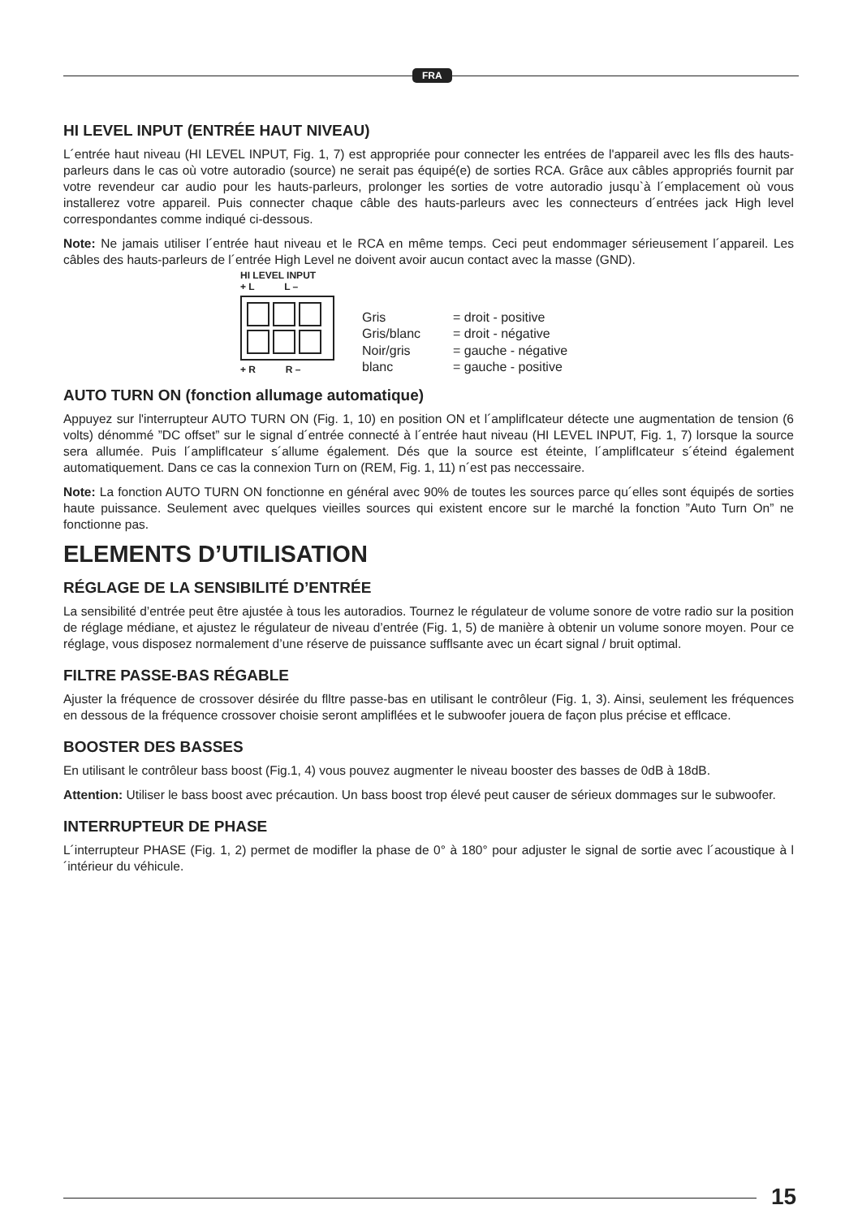FRA
HI LEVEL INPUT (ENTRÉE HAUT NIVEAU)
L´entrée haut niveau (HI LEVEL INPUT, Fig. 1, 7) est appropriée pour connecter les entrées de l'appareil avec les flls des hauts-parleurs dans le cas où votre autoradio (source) ne serait pas équipé(e) de sorties RCA. Grâce aux câbles appropriés fournit par votre revendeur car audio pour les hauts-parleurs, prolonger les sorties de votre autoradio jusqu`à l´emplacement où vous installerez votre appareil. Puis connecter chaque câble des hauts-parleurs avec les connecteurs d´entrées jack High level correspondantes comme indiqué ci-dessous.
Note: Ne jamais utiliser l´entrée haut niveau et le RCA en même temps. Ceci peut endommager sérieusement l´appareil. Les câbles des hauts-parleurs de l´entrée High Level ne doivent avoir aucun contact avec la masse (GND).
HI LEVEL INPUT
+ L L –
+ R R –
| Gris | = droit - positive |
| Gris/blanc | = droit - négative |
| Noir/gris | = gauche - négative |
| blanc | = gauche - positive |
AUTO TURN ON (fonction allumage automatique)
Appuyez sur l'interrupteur AUTO TURN ON (Fig. 1, 10) en position ON et l´amplifIcateur détecte une augmentation de tension (6 volts) dénommé ”DC offset” sur le signal d´entrée connecté à l´entrée haut niveau (HI LEVEL INPUT, Fig. 1, 7) lorsque la source sera allumée. Puis l´amplifIcateur s´allume également. Dés que la source est éteinte, l´amplifIcateur s´éteind également automatiquement. Dans ce cas la connexion Turn on (REM, Fig. 1, 11) n´est pas neccessaire.
Note: La fonction AUTO TURN ON fonctionne en général avec 90% de toutes les sources parce qu´elles sont équipés de sorties haute puissance. Seulement avec quelques vieilles sources qui existent encore sur le marché la fonction ”Auto Turn On” ne fonctionne pas.
ELEMENTS D’UTILISATION
RÉGLAGE DE LA SENSIBILITÉ D’ENTRÉE
La sensibilité d’entrée peut être ajustée à tous les autoradios. Tournez le régulateur de volume sonore de votre radio sur la position de réglage médiane, et ajustez le régulateur de niveau d’entrée (Fig. 1, 5) de manière à obtenir un volume sonore moyen. Pour ce réglage, vous disposez normalement d’une réserve de puissance sufflsante avec un écart signal / bruit optimal.
FILTRE PASSE-BAS RÉGABLE
Ajuster la fréquence de crossover désirée du flltre passe-bas en utilisant le contrôleur (Fig. 1, 3). Ainsi, seulement les fréquences en dessous de la fréquence crossover choisie seront ampliflées et le subwoofer jouera de façon plus précise et efflcace.
BOOSTER DES BASSES
En utilisant le contrôleur bass boost (Fig.1, 4) vous pouvez augmenter le niveau booster des basses de 0dB à 18dB.
Attention: Utiliser le bass boost avec précaution. Un bass boost trop élevé peut causer de sérieux dommages sur le subwoofer.
INTERRUPTEUR DE PHASE
L´interrupteur PHASE (Fig. 1, 2) permet de modifler la phase de 0° à 180° pour adjuster le signal de sortie avec l´acoustique à l´intérieur du véhicule.
15